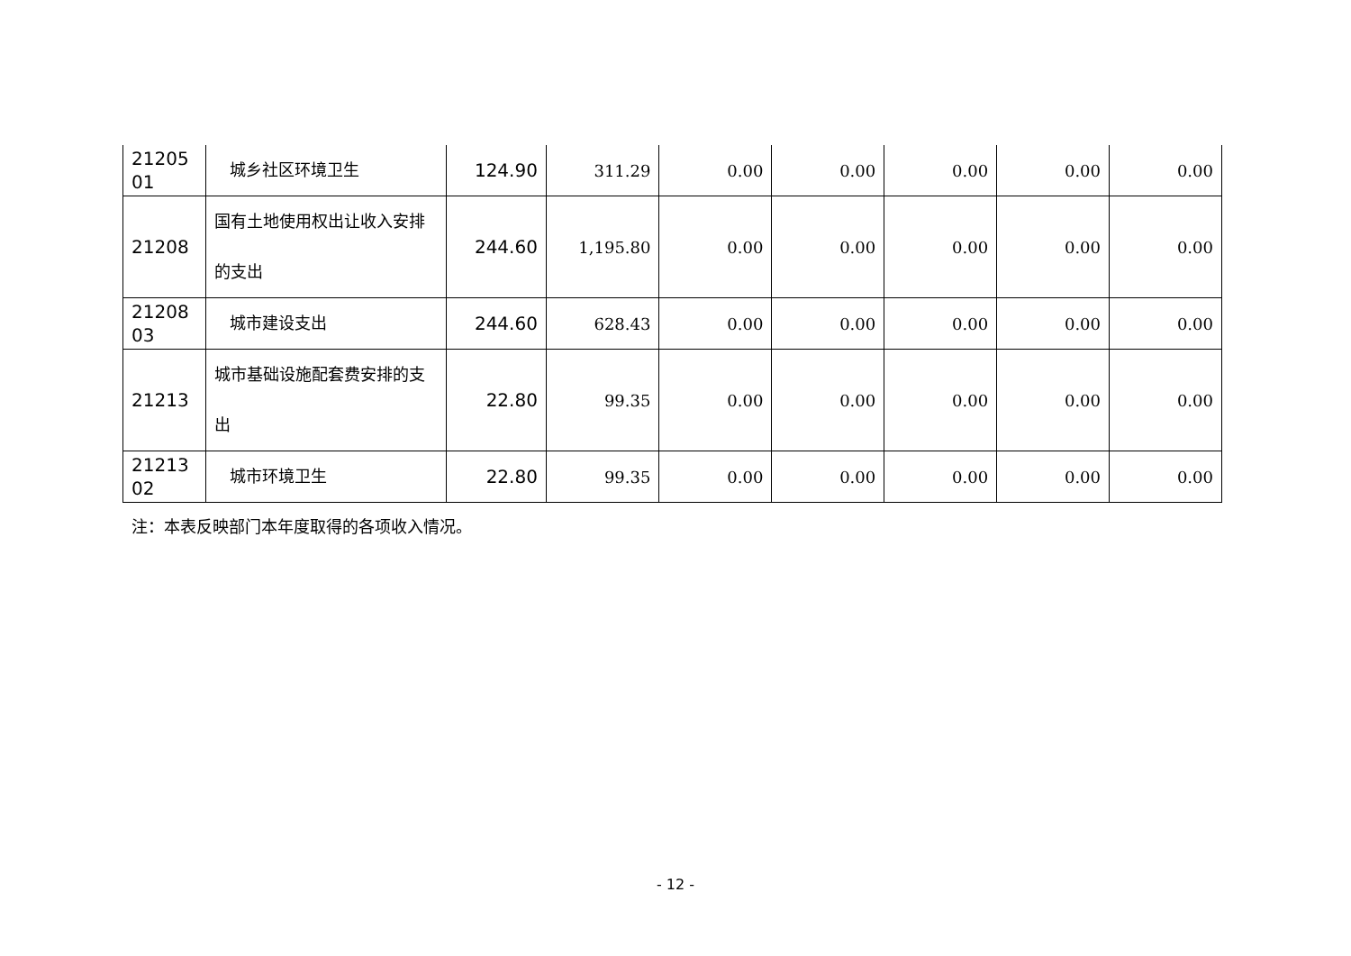| 21205 01 | 城乡社区环境卫生 | 124.90 | 311.29 | 0.00 | 0.00 | 0.00 | 0.00 | 0.00 |
| 21208 | 国有土地使用权出让收入安排的支出 | 244.60 | 1,195.80 | 0.00 | 0.00 | 0.00 | 0.00 | 0.00 |
| 21208 03 | 城市建设支出 | 244.60 | 628.43 | 0.00 | 0.00 | 0.00 | 0.00 | 0.00 |
| 21213 | 城市基础设施配套费安排的支出 | 22.80 | 99.35 | 0.00 | 0.00 | 0.00 | 0.00 | 0.00 |
| 21213 02 | 城市环境卫生 | 22.80 | 99.35 | 0.00 | 0.00 | 0.00 | 0.00 | 0.00 |
注：本表反映部门本年度取得的各项收入情况。
- 12 -